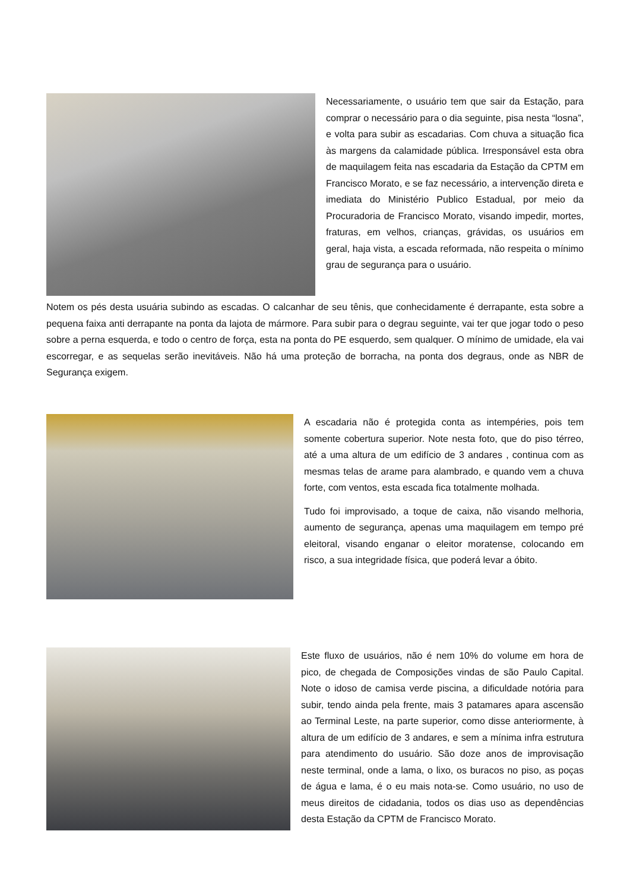Necessariamente, o usuário tem que sair da Estação, para comprar o necessário para o dia seguinte, pisa nesta “losna”, e volta para subir as escadarias. Com chuva a situação fica às margens da calamidade pública. Irresponsável esta obra de maquilagem feita nas escadaria da Estação da CPTM em Francisco Morato, e se faz necessário, a intervenção direta e imediata do Ministério Publico Estadual, por meio da Procuradoria de Francisco Morato, visando impedir, mortes, fraturas, em velhos, crianças, grávidas, os usuários em geral, haja vista, a escada reformada, não respeita o mínimo grau de segurança para o usuário.
Notem os pés desta usuária subindo as escadas. O calcanhar de seu tênis, que conhecidamente é derrapante, esta sobre a pequena faixa anti derrapante na ponta da lajota de mármore. Para subir para o degrau seguinte, vai ter que jogar todo o peso sobre a perna esquerda, e todo o centro de força, esta na ponta do PE esquerdo, sem qualquer. O mínimo de umidade, ela vai escorregar, e as sequelas serão inevitáveis. Não há uma proteção de borracha, na ponta dos degraus, onde as NBR de Segurança exigem.
A escadaria não é protegida conta as intempéries, pois tem somente cobertura superior. Note nesta foto, que do piso térreo, até a uma altura de um edifício de 3 andares , continua com as mesmas telas de arame para alambrado, e quando vem a chuva forte, com ventos, esta escada fica totalmente molhada.
Tudo foi improvisado, a toque de caixa, não visando melhoria, aumento de segurança, apenas uma maquilagem em tempo pré eleitoral, visando enganar o eleitor moratense, colocando em risco, a sua integridade física, que poderá levar a óbito.
Este fluxo de usuários, não é nem 10% do volume em hora de pico, de chegada de Composições vindas de são Paulo Capital. Note o idoso de camisa verde piscina, a dificuldade notória para subir, tendo ainda pela frente, mais 3 patamares apara ascensão ao Terminal Leste, na parte superior, como disse anteriormente, à altura de um edifício de 3 andares, e sem a mínima infra estrutura para atendimento do usuário. São doze anos de improvisação neste terminal, onde a lama, o lixo, os buracos no piso, as poças de água e lama, é o eu mais nota-se. Como usuário, no uso de meus direitos de cidadania, todos os dias uso as dependências desta Estação da CPTM de Francisco Morato.